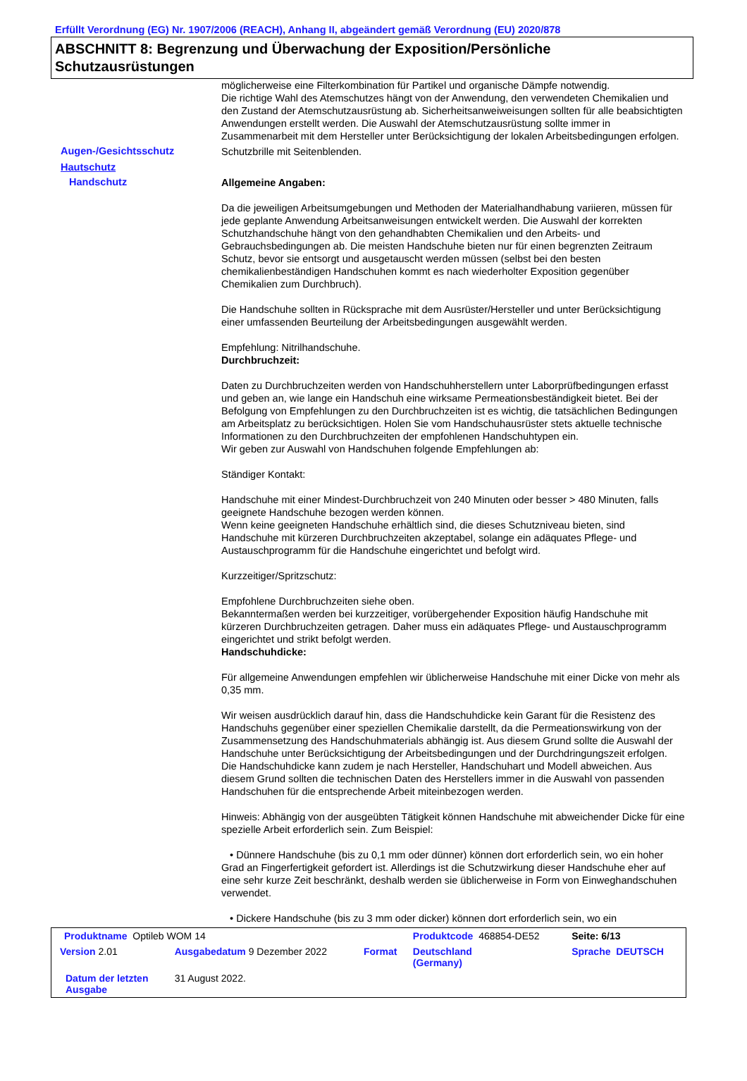Erfüllt Verordnung (EG) Nr. 1907/2006 (REACH), Anhang II, abgeändert gemäß Verordnung (EU) 2020/878
ABSCHNITT 8: Begrenzung und Überwachung der Exposition/Persönliche Schutzausrüstungen
möglicherweise eine Filterkombination für Partikel und organische Dämpfe notwendig.
Die richtige Wahl des Atemschutzes hängt von der Anwendung, den verwendeten Chemikalien und den Zustand der Atemschutzausrüstung ab. Sicherheitsanweiweisungen sollten für alle beabsichtigten Anwendungen erstellt werden. Die Auswahl der Atemschutzausrüstung sollte immer in Zusammenarbeit mit dem Hersteller unter Berücksichtigung der lokalen Arbeitsbedingungen erfolgen.
Augen-/Gesichtsschutz
Schutzbrille mit Seitenblenden.
Hautschutz
Handschutz
Allgemeine Angaben:
Da die jeweiligen Arbeitsumgebungen und Methoden der Materialhandhabung variieren, müssen für jede geplante Anwendung Arbeitsanweisungen entwickelt werden. Die Auswahl der korrekten Schutzhandschuhe hängt von den gehandhabten Chemikalien und den Arbeits- und Gebrauchsbedingungen ab. Die meisten Handschuhe bieten nur für einen begrenzten Zeitraum Schutz, bevor sie entsorgt und ausgetauscht werden müssen (selbst bei den besten chemikalienbeständigen Handschuhen kommt es nach wiederholter Exposition gegenüber Chemikalien zum Durchbruch).
Die Handschuhe sollten in Rücksprache mit dem Ausrüster/Hersteller und unter Berücksichtigung einer umfassenden Beurteilung der Arbeitsbedingungen ausgewählt werden.
Empfehlung: Nitrilhandschuhe.
Durchbruchzeit:
Daten zu Durchbruchzeiten werden von Handschuhherstellern unter Laborprüfbedingungen erfasst und geben an, wie lange ein Handschuh eine wirksame Permeationsbeständigkeit bietet. Bei der Befolgung von Empfehlungen zu den Durchbruchzeiten ist es wichtig, die tatsächlichen Bedingungen am Arbeitsplatz zu berücksichtigen. Holen Sie vom Handschuhausrüster stets aktuelle technische Informationen zu den Durchbruchzeiten der empfohlenen Handschuhtypen ein.
Wir geben zur Auswahl von Handschuhen folgende Empfehlungen ab:
Ständiger Kontakt:
Handschuhe mit einer Mindest-Durchbruchzeit von 240 Minuten oder besser > 480 Minuten, falls geeignete Handschuhe bezogen werden können.
Wenn keine geeigneten Handschuhe erhältlich sind, die dieses Schutzniveau bieten, sind Handschuhe mit kürzeren Durchbruchzeiten akzeptabel, solange ein adäquates Pflege- und Austauschprogramm für die Handschuhe eingerichtet und befolgt wird.
Kurzzeitiger/Spritzschutz:
Empfohlene Durchbruchzeiten siehe oben.
Bekanntermaßen werden bei kurzzeitiger, vorübergehender Exposition häufig Handschuhe mit kürzeren Durchbruchzeiten getragen. Daher muss ein adäquates Pflege- und Austauschprogramm eingerichtet und strikt befolgt werden.
Handschuhdicke:
Für allgemeine Anwendungen empfehlen wir üblicherweise Handschuhe mit einer Dicke von mehr als 0,35 mm.
Wir weisen ausdrücklich darauf hin, dass die Handschuhdicke kein Garant für die Resistenz des Handschuhs gegenüber einer speziellen Chemikalie darstellt, da die Permeationswirkung von der Zusammensetzung des Handschuhmaterials abhängig ist. Aus diesem Grund sollte die Auswahl der Handschuhe unter Berücksichtigung der Arbeitsbedingungen und der Durchdringungszeit erfolgen.
Die Handschuhdicke kann zudem je nach Hersteller, Handschuhart und Modell abweichen. Aus diesem Grund sollten die technischen Daten des Herstellers immer in die Auswahl von passenden Handschuhen für die entsprechende Arbeit miteinbezogen werden.
Hinweis: Abhängig von der ausgeübten Tätigkeit können Handschuhe mit abweichender Dicke für eine spezielle Arbeit erforderlich sein. Zum Beispiel:
• Dünnere Handschuhe (bis zu 0,1 mm oder dünner) können dort erforderlich sein, wo ein hoher Grad an Fingerfertigkeit gefordert ist. Allerdings ist die Schutzwirkung dieser Handschuhe eher auf eine sehr kurze Zeit beschränkt, deshalb werden sie üblicherweise in Form von Einweghandschuhen verwendet.
• Dickere Handschuhe (bis zu 3 mm oder dicker) können dort erforderlich sein, wo ein
| Produktname Optileb WOM 14 | | | Produktcode 468854-DE52 | Seite: 6/13 |
| Version 2.01 | Ausgabedatum 9 Dezember 2022 | Format | Deutschland (Germany) | Sprache DEUTSCH |
| Datum der letzten Ausgabe | 31 August 2022. | | | |